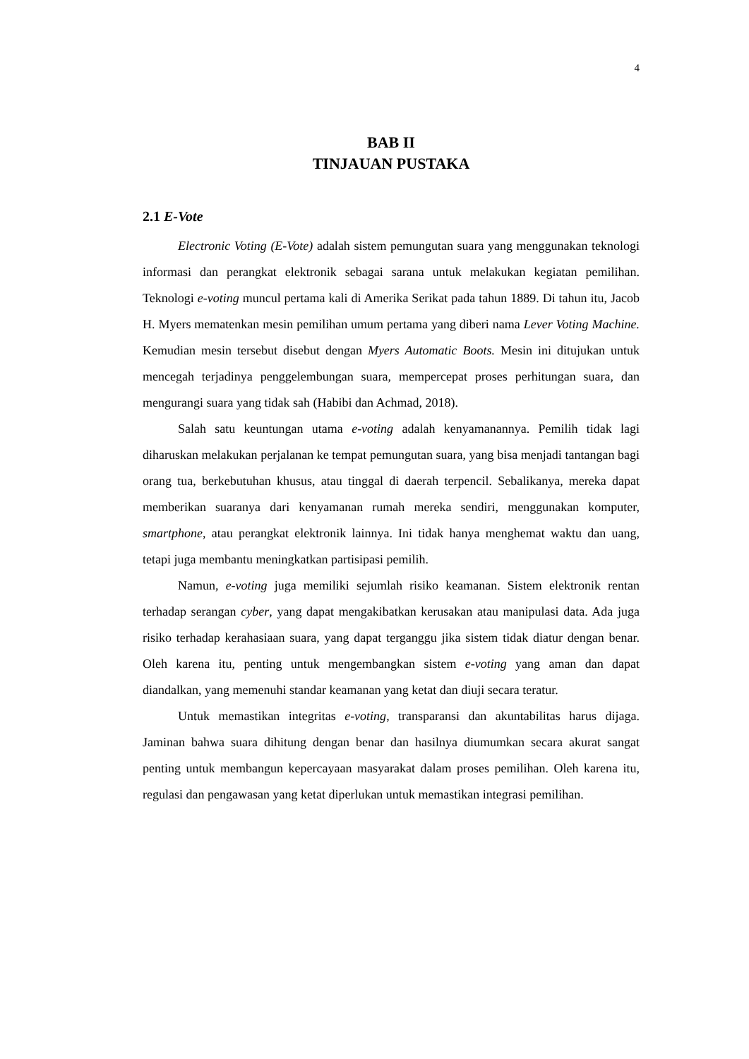4
BAB II
TINJAUAN PUSTAKA
2.1 E-Vote
Electronic Voting (E-Vote) adalah sistem pemungutan suara yang menggunakan teknologi informasi dan perangkat elektronik sebagai sarana untuk melakukan kegiatan pemilihan. Teknologi e-voting muncul pertama kali di Amerika Serikat pada tahun 1889. Di tahun itu, Jacob H. Myers mematenkan mesin pemilihan umum pertama yang diberi nama Lever Voting Machine. Kemudian mesin tersebut disebut dengan Myers Automatic Boots. Mesin ini ditujukan untuk mencegah terjadinya penggelembungan suara, mempercepat proses perhitungan suara, dan mengurangi suara yang tidak sah (Habibi dan Achmad, 2018).
Salah satu keuntungan utama e-voting adalah kenyamanannya. Pemilih tidak lagi diharuskan melakukan perjalanan ke tempat pemungutan suara, yang bisa menjadi tantangan bagi orang tua, berkebutuhan khusus, atau tinggal di daerah terpencil. Sebalikanya, mereka dapat memberikan suaranya dari kenyamanan rumah mereka sendiri, menggunakan komputer, smartphone, atau perangkat elektronik lainnya. Ini tidak hanya menghemat waktu dan uang, tetapi juga membantu meningkatkan partisipasi pemilih.
Namun, e-voting juga memiliki sejumlah risiko keamanan. Sistem elektronik rentan terhadap serangan cyber, yang dapat mengakibatkan kerusakan atau manipulasi data. Ada juga risiko terhadap kerahasiaan suara, yang dapat terganggu jika sistem tidak diatur dengan benar. Oleh karena itu, penting untuk mengembangkan sistem e-voting yang aman dan dapat diandalkan, yang memenuhi standar keamanan yang ketat dan diuji secara teratur.
Untuk memastikan integritas e-voting, transparansi dan akuntabilitas harus dijaga. Jaminan bahwa suara dihitung dengan benar dan hasilnya diumumkan secara akurat sangat penting untuk membangun kepercayaan masyarakat dalam proses pemilihan. Oleh karena itu, regulasi dan pengawasan yang ketat diperlukan untuk memastikan integrasi pemilihan.